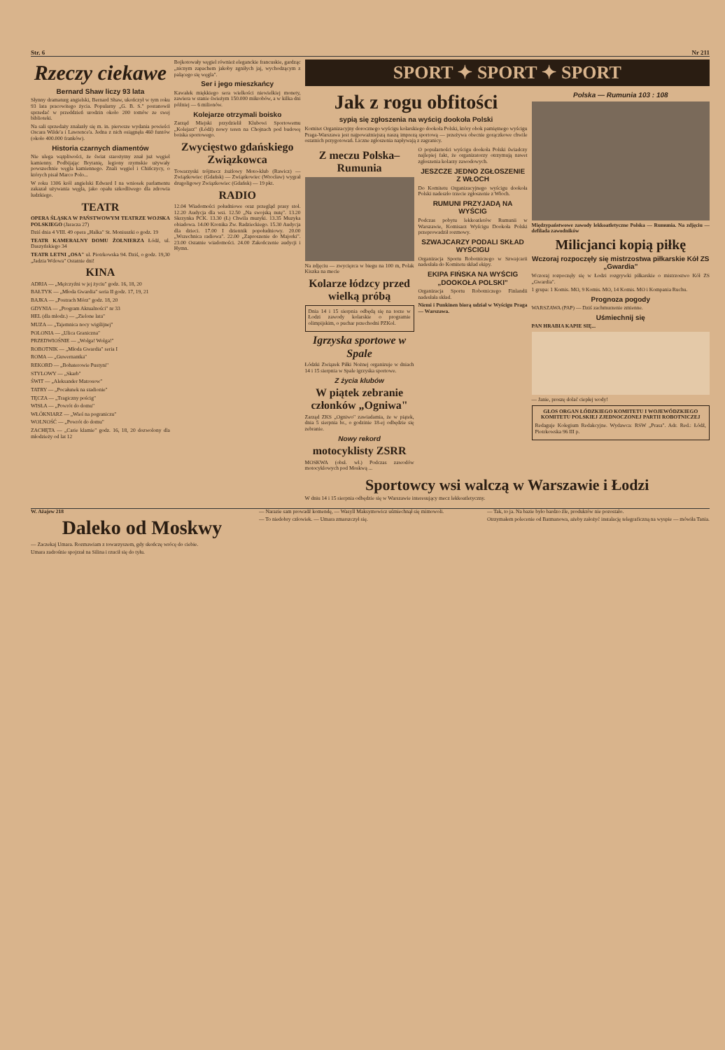Str. 6 Nr 211
Rzeczy ciekawe
Bernard Shaw liczy 93 lata
Słynny dramaturg angielski, Bernard Shaw, ukończył w tym roku 93 lata pracowitego życia. Popularny „G. B. S." postanowił sprzedać w przeddzień urodzin około 200 tomów ze swej biblioteki.
Na sali sprzedaży znalazły się m. in. pierwsze wydania powieści Oscara Wilde'a i Lawrence'a. Jedna z nich osiągnęła 460 funtów (około 400.000 franków).
Historia czarnych diamentów
Nie ulega wątpliwości, że świat starożytny znał już węgiel kamienny. Podbijając Brytanię, legiony rzymskie używały powszechnie węgla kamiennego. Znali węgiel i Chińczycy, o których pisał Marco Polo...
W roku 1306 król angielski Edward I na wniosek parlamentu zakazał używania węgla, jako opału szkodliwego dla zdrowia ludzkiego.
TEATR
OPERA ŚLĄSKA W PAŃSTWOWYM TEATRZE WOJSKA POLSKIEGO (Jaracza 27)
Dziś dnia 4 VIII. 49 opera „Halka" St. Moniuszki o godz. 19
TEATR KAMERALNY DOMU ŻOŁNIERZA Łódź, ul. Daszyńskiego 34
TEATR LETNI „OSA" ul. Piotrkowska 94. Dziś, o godz. 19,30 „Jadzia Wdowa" Ostatnie dni!
KINA
ADRIA — „Mężczyźni w jej życiu" godz. 16, 18, 20
BAŁTYK — „Młoda Gwardia" seria II godz. 17, 19, 21
BAJKA — „Postrach Mórz" godz. 18, 20
GDYNIA — „Program Aktualności" nr 33
HEL (dla młodz.) — „Zielone lata"
MUZA — „Tajemnica nocy wigilijnej"
POLONIA — „Ulica Graniczna"
PRZEDWIOŚNIE — „Wolga! Wolga!"
ROBOTNIK — „Młoda Gwardia" seria I
ROMA — „Guwernantka"
REKORD — „Bohaterowie Pustyni"
STYLOWY — „Skarb"
ŚWIT — „Aleksander Matrosow"
TATRY — „Pocałunek na stadionie"
TĘCZA — „Tragiczny pościg"
WISŁA — „Powrót do domu"
WŁÓKNIARZ — „Wieś na pograniczu"
WOLNOŚĆ — „Powrót do domu"
ZACHĘTA — „Carie klamie" godz. 16, 18, 20 dozwolony dla młodzieży od lat 12
Bojkotowały węgiel również eleganckie francuskie, gardząc „nicnym zapachem jakoby zgniłych jaj, wychodzącym z palącego się węgla".
Ser i jego mieszkańcy
Kawałek miękkiego sera wielkości niewielkiej monety, zawiera w stanie świeżym 150.000 mikrobów, a w kilka dni później — 6 milionów.
Kolejarze otrzymali boisko
Zarząd Miejski przydzielił Klubowi Sportowemu „Kolejarz" (Łódź) nowy teren na Chojnach pod budowę boiska sportowego.
Zwycięstwo gdańskiego Związkowca
Towarzyski trójmecz żużlowy Moto-klub (Rawicz) — Związkowiec (Gdańsk) — Związkowiec (Wrocław) wygrał drugoligowy Związkowiec (Gdańsk) — 19 pkt.
RADIO
12.04 Wiadomości południowe oraz przegląd prasy stoł. 12.20 Audycja dla wsi. 12.50 „Na swojską nutę". 13.20 Skrzynka PCK. 13.30 (Ł) Chwila muzyki. 13.35 Muzyka obiadowa. 14.00 Kronika Zw. Radzieckiego. 15.30 Audycja dla dzieci. 17.00 I dziennik popołudniowy. 20.00 „Wszechnica radiowa". 22.00 „Zaproszenie do Majorki". 23.00 Ostatnie wiadomości. 24.00 Zakończenie audycji i Hymn.
SPORT ✦ SPORT ✦ SPORT
Jak z rogu obfitości
sypią się zgłoszenia na wyścig dookoła Polski
Komitet Organizacyjny dorocznego wyścigu kolarskiego dookoła Polski, który obok pamiętnego wyścigu Praga-Warszawa jest najpoważniejszą naszą imprezą sportową — przeżywa obecnie gorączkowe chwile ostatnich przygotowań. Liczne zgłoszenia napływają z zagranicy.
Z meczu Polska–Rumunia
Na zdjęciu — zwycięzca w biegu na 100 m, Polak Kiszka na mecie
Kolarze łódzcy przed wielką próbą
Dnia 14 i 15 sierpnia odbędą się na torze w Łodzi zawody kolarskie o programie olimpijskim, o puchar przechodni PZKol.
Igrzyska sportowe w Spale
Łódzki Związek Piłki Nożnej organizuje w dniach 14 i 15 sierpnia w Spale igrzyska sportowe.
Z życia klubów
W piątek zebranie członków „Ogniwa"
Zarząd ZKS „Ogniwo" zawiadamia, że w piątek, dnia 5 sierpnia br., o godzinie 18-ej odbędzie się zebranie.
Nowy rekord
motocyklisty ZSRR
MOSKWA (obsł. wł.) Podczas zawodów motocyklowych pod Moskwą ...
O popularności wyścigu dookoła Polski świadczy najlepiej fakt, że organizatorzy otrzymują nawet zgłoszenia kolarzy zawodowych.
JESZCZE JEDNO ZGŁOSZENIE Z WŁOCH
Do Komitetu Organizacyjnego wyścigu dookoła Polski nadeszło trzecie zgłoszenie z Włoch.
RUMUNI PRZYJADĄ NA WYŚCIG
Podczas pobytu lekkoatletów Rumunii w Warszawie, Komisarz Wyścigu Dookoła Polski przeprowadził rozmowy.
SZWAJCARZY PODALI SKŁAD WYŚCIGU
Organizacja Sportu Robotniczego w Szwajcarii nadesłała do Komitetu skład ekipy.
EKIPA FIŃSKA NA WYŚCIG „DOOKOŁA POLSKI"
Organizacja Sportu Robotniczego Finlandii nadesłała skład.
Niemi i Punkinen biorą udział w Wyścigu Praga — Warszawa.
Polska — Rumunia 103 : 108
Międzypaństwowe zawody lekkoatletyczne Polska — Rumunia. Na zdjęciu — defilada zawodników
Milicjanci kopią piłkę
Wczoraj rozpoczęły się mistrzostwa piłkarskie Kół ZS „Gwardia"
Wczoraj rozpoczęły się w Łodzi rozgrywki piłkarskie o mistrzostwo Kół ZS „Gwardia".
1 grupa: 1 Komis. MO, 9 Komis. MO, 14 Komis. MO i Kompania Ruchu.
Prognoza pogody
WARSZAWA (PAP) — Dziś zachmurzenie zmienne.
Uśmiechnij się
PAN HRABIA KAPIE SIĘ...
— Janie, proszę dolać ciepłej wody!
GŁOS ORGAN ŁÓDZKIEGO KOMITETU I WOJEWÓDZKIEGO KOMITETU POLSKIEJ ZJEDNOCZONEJ PARTII ROBOTNICZEJ
Redaguje Kolegium Redakcyjne. Wydawca: RSW „Prasa". Adr. Red.: Łódź, Piotrkowska 96 III p.
Sportowcy wsi walczą w Warszawie i Łodzi
W dniu 14 i 15 sierpnia odbędzie się w Warszawie interesujący mecz lekkoatletyczny.
W. Ażajew 218
Daleko od Moskwy
— Zaczekaj Umara. Rozmawiam z towarzyszem, gdy skończę wrócę do ciebie.
Umara zadrośnie spojrzał na Silina i rzucił się do tyłu.
— Narazie sam prowadź komendę, — Wasyll Maksymowicz uśmiechnął się mimowoli.
— To niedobry człowiek. — Umara zmarszczył się.
— Tak, to ja. Na bazie było bardzo źle, produktów nie pozostało.
Otrzymałem polecenie od Batmanowa, ażeby założyć instalację telegraficzną na wyspie — mówiła Tania.